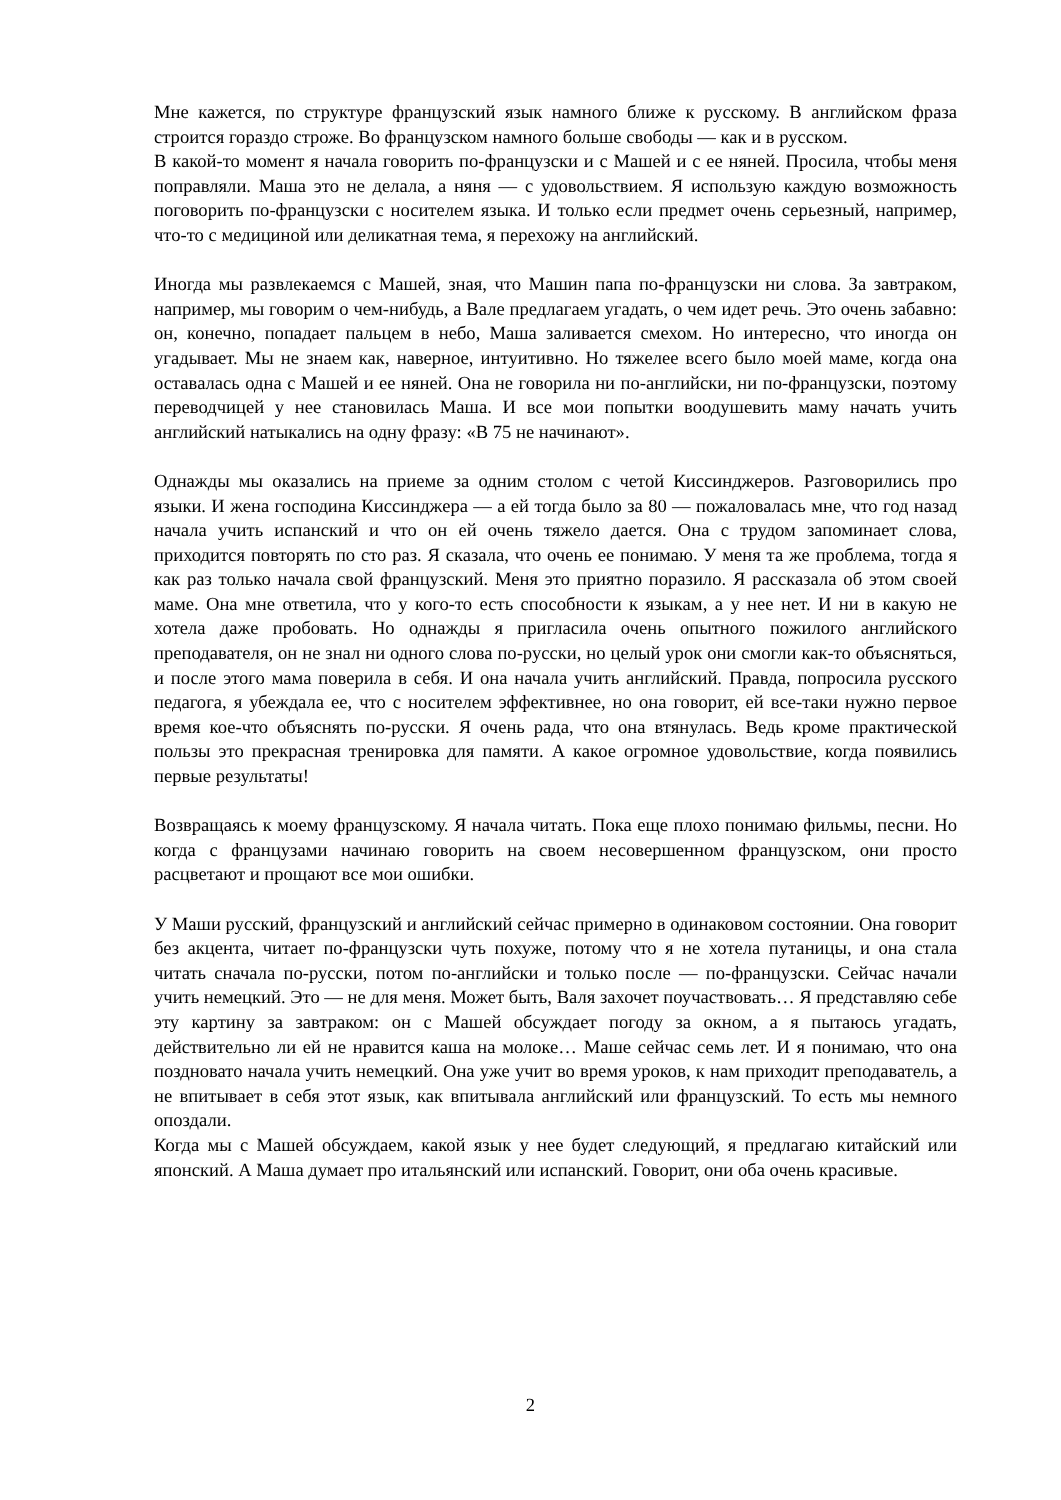Мне кажется, по структуре французский язык намного ближе к русскому. В английском фраза строится гораздо строже. Во французском намного больше свободы — как и в русском.
В какой-то момент я начала говорить по-французски и с Машей и с ее няней. Просила, чтобы меня поправляли. Маша это не делала, а няня — с удовольствием. Я использую каждую возможность поговорить по-французски с носителем языка. И только если предмет очень серьезный, например, что-то с медициной или деликатная тема, я перехожу на английский.
Иногда мы развлекаемся с Машей, зная, что Машин папа по-французски ни слова. За завтраком, например, мы говорим о чем-нибудь, а Вале предлагаем угадать, о чем идет речь. Это очень забавно: он, конечно, попадает пальцем в небо, Маша заливается смехом. Но интересно, что иногда он угадывает. Мы не знаем как, наверное, интуитивно. Но тяжелее всего было моей маме, когда она оставалась одна с Машей и ее няней. Она не говорила ни по-английски, ни по-французски, поэтому переводчицей у нее становилась Маша. И все мои попытки воодушевить маму начать учить английский натыкались на одну фразу: «В 75 не начинают».
Однажды мы оказались на приеме за одним столом с четой Киссинджеров. Разговорились про языки. И жена господина Киссинджера — а ей тогда было за 80 — пожаловалась мне, что год назад начала учить испанский и что он ей очень тяжело дается. Она с трудом запоминает слова, приходится повторять по сто раз. Я сказала, что очень ее понимаю. У меня та же проблема, тогда я как раз только начала свой французский. Меня это приятно поразило. Я рассказала об этом своей маме. Она мне ответила, что у кого-то есть способности к языкам, а у нее нет. И ни в какую не хотела даже пробовать. Но однажды я пригласила очень опытного пожилого английского преподавателя, он не знал ни одного слова по-русски, но целый урок они смогли как-то объясняться, и после этого мама поверила в себя. И она начала учить английский. Правда, попросила русского педагога, я убеждала ее, что с носителем эффективнее, но она говорит, ей все-таки нужно первое время кое-что объяснять по-русски. Я очень рада, что она втянулась. Ведь кроме практической пользы это прекрасная тренировка для памяти. А какое огромное удовольствие, когда появились первые результаты!
Возвращаясь к моему французскому. Я начала читать. Пока еще плохо понимаю фильмы, песни. Но когда с французами начинаю говорить на своем несовершенном французском, они просто расцветают и прощают все мои ошибки.
У Маши русский, французский и английский сейчас примерно в одинаковом состоянии. Она говорит без акцента, читает по-французски чуть похуже, потому что я не хотела путаницы, и она стала читать сначала по-русски, потом по-английски и только после — по-французски. Сейчас начали учить немецкий. Это — не для меня. Может быть, Валя захочет поучаствовать… Я представляю себе эту картину за завтраком: он с Машей обсуждает погоду за окном, а я пытаюсь угадать, действительно ли ей не нравится каша на молоке… Маше сейчас семь лет. И я понимаю, что она поздновато начала учить немецкий. Она уже учит во время уроков, к нам приходит преподаватель, а не впитывает в себя этот язык, как впитывала английский или французский. То есть мы немного опоздали.
Когда мы с Машей обсуждаем, какой язык у нее будет следующий, я предлагаю китайский или японский. А Маша думает про итальянский или испанский. Говорит, они оба очень красивые.
2